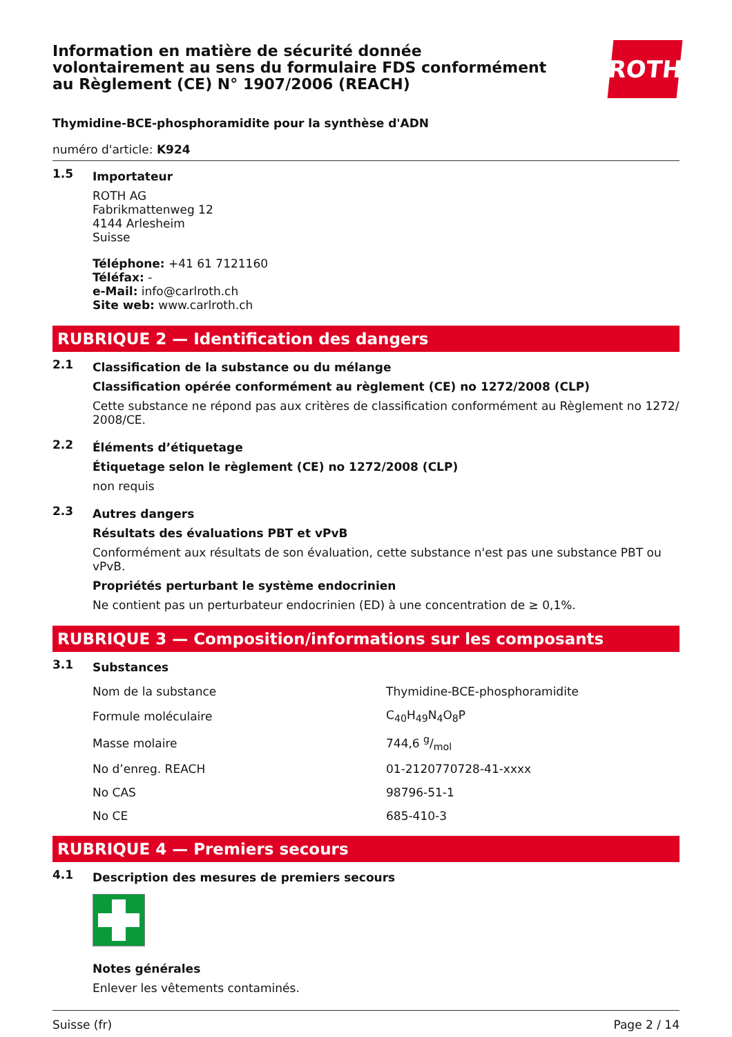Information en matière de sécurité donnée
volontairement au sens du formulaire FDS conformément
au Règlement (CE) N° 1907/2006 (REACH)
ROTH
Thymidine-BCE-phosphoramidite pour la synthèse d'ADN
numéro d'article: K924
1.5
Importateur
ROTH AG
Fabrikmattenweg 12
4144 Arlesheim
Suisse
Téléphone: +41 61 7121160
Téléfax: -
e-Mail: info@carlroth.ch
Site web: www.carlroth.ch
RUBRIQUE 2 — Identification des dangers
2.1
Classification de la substance ou du mélange
Classification opérée conformément au règlement (CE) no 1272/2008 (CLP)
Cette substance ne répond pas aux critères de classification conformément au Règlement no 1272/ 2008/CE.
2.2
Éléments d’étiquetage
Étiquetage selon le règlement (CE) no 1272/2008 (CLP)
non requis
2.3
Autres dangers
Résultats des évaluations PBT et vPvB
Conformément aux résultats de son évaluation, cette substance n'est pas une substance PBT ou vPvB.
Propriétés perturbant le système endocrinien
Ne contient pas un perturbateur endocrinien (ED) à une concentration de ≥ 0,1%.
RUBRIQUE 3 — Composition/informations sur les composants
3.1
Substances
| Nom de la substance | Thymidine-BCE-phosphoramidite |
| Formule moléculaire | C<sub>40</sub>H<sub>49</sub>N<sub>4</sub>O<sub>8</sub>P |
| Masse molaire | 744,6 g/mol |
| No d’enreg. REACH | 01-2120770728-41-xxxx |
| No CAS | 98796-51-1 |
| No CE | 685-410-3 |
RUBRIQUE 4 — Premiers secours
4.1
Description des mesures de premiers secours
Notes générales
Enlever les vêtements contaminés.
Suisse (fr) Page 2 / 14